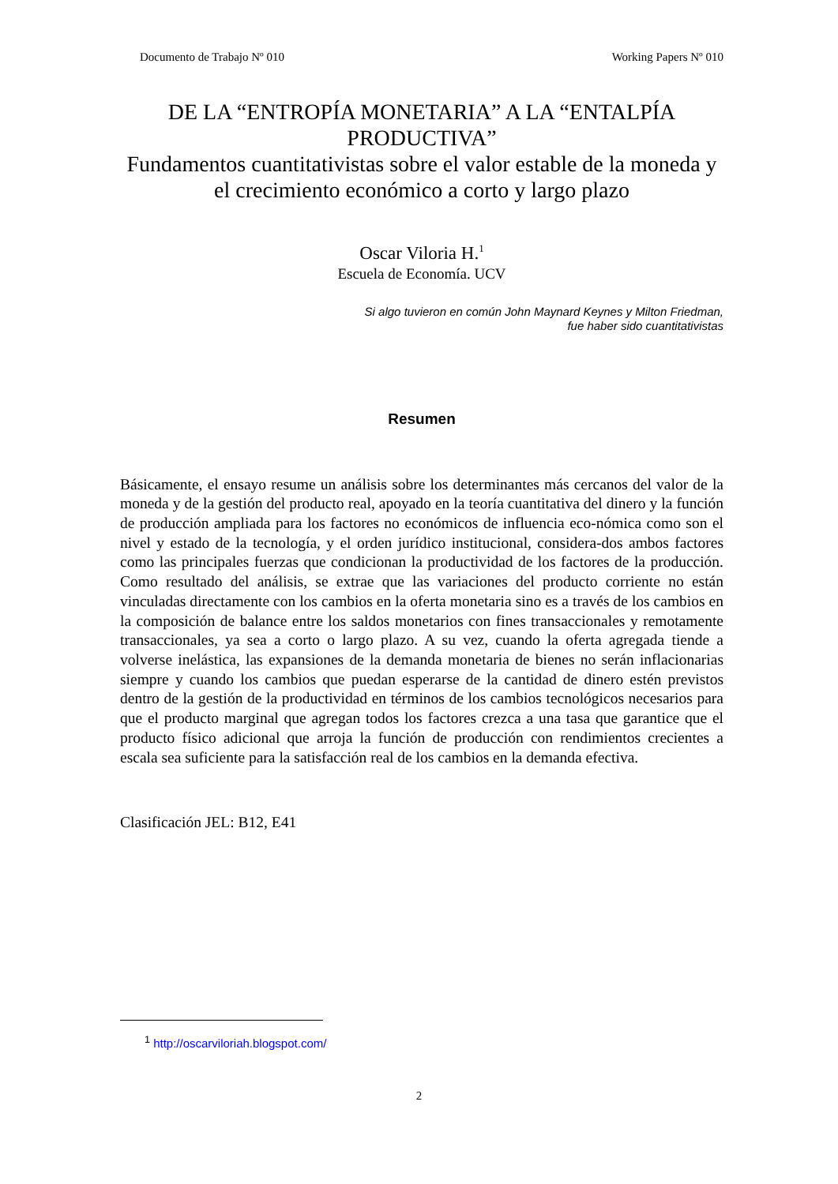Documento de Trabajo Nº 010 Working Papers Nº 010
DE LA “ENTROPÍA MONETARIA” A LA “ENTALPÍA PRODUCTIVA”
Fundamentos cuantitativistas sobre el valor estable de la moneda y el crecimiento económico a corto y largo plazo
Oscar Viloria H.<sup>1</sup>
Escuela de Economía. UCV
Si algo tuvieron en común John Maynard Keynes y Milton Friedman,
fue haber sido cuantitativistas
Resumen
Básicamente, el ensayo resume un análisis sobre los determinantes más cercanos del valor de la moneda y de la gestión del producto real, apoyado en la teoría cuantitativa del dinero y la función de producción ampliada para los factores no económicos de influencia eco-nómica como son el nivel y estado de la tecnología, y el orden jurídico institucional, considera-dos ambos factores como las principales fuerzas que condicionan la productividad de los factores de la producción. Como resultado del análisis, se extrae que las variaciones del producto corriente no están vinculadas directamente con los cambios en la oferta monetaria sino es a través de los cambios en la composición de balance entre los saldos monetarios con fines transaccionales y remotamente transaccionales, ya sea a corto o largo plazo. A su vez, cuando la oferta agregada tiende a volverse inelástica, las expansiones de la demanda monetaria de bienes no serán inflacionarias siempre y cuando los cambios que puedan esperarse de la cantidad de dinero estén previstos dentro de la gestión de la productividad en términos de los cambios tecnológicos necesarios para que el producto marginal que agregan todos los factores crezca a una tasa que garantice que el producto físico adicional que arroja la función de producción con rendimientos crecientes a escala sea suficiente para la satisfacción real de los cambios en la demanda efectiva.
Clasificación JEL: B12, E41
<sup>1</sup> http://oscarviloriah.blogspot.com/
2